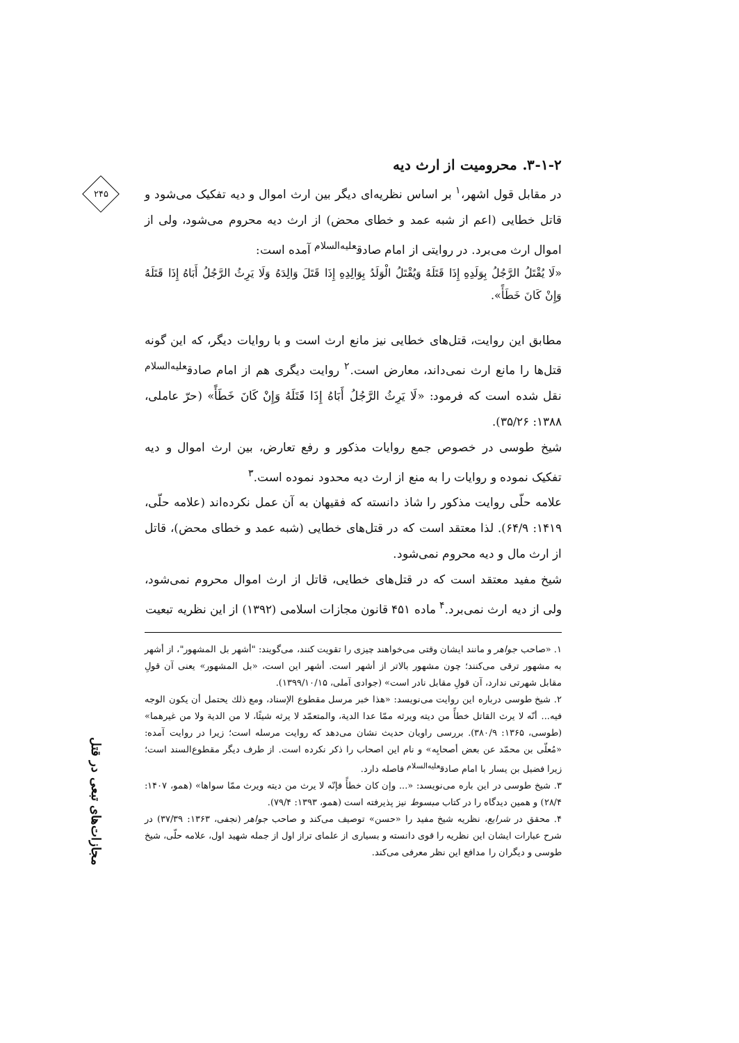۲۴۵
مجازات‌های تبعی در قتل
۳-۱-۲. محرومیت از ارث دیه
در مقابل قول اشهر،<sup>۱</sup> بر اساس نظریه‌ای دیگر بین ارث اموال و دیه تفکیک می‌شود و قاتل خطایی (اعم از شبه عمد و خطای محض) از ارث دیه محروم می‌شود، ولی از اموال ارث می‌برد. در روایتی از امام صادق<sup>علیه‌السلام</sup> آمده است:
«لَا یُقْتَلُ الرَّجُلُ بِوَلَدِهِ إِذَا قَتَلَهُ وَیُقْتَلُ الْوَلَدُ بِوَالِدِهِ إِذَا قَتَلَ وَالِدَهُ وَلَا یَرِثُ الرَّجُلُ أَبَاهُ إِذَا قَتَلَهُ وَإِنْ کَانَ خَطَأً».
مطابق این روایت، قتل‌های خطایی نیز مانع ارث است و با روایات دیگر، که این گونه قتل‌ها را مانع ارث نمی‌داند، معارض است.<sup>۲</sup> روایت دیگری هم از امام صادق<sup>علیه‌السلام</sup> نقل شده است که فرمود: «لَا یَرِثُ الرَّجُلُ أَبَاهُ إِذَا قَتَلَهُ وَإِنْ کَانَ خَطَأً» (حرّ عاملی، ۱۳۸۸: ۳۵/۲۶).
شیخ طوسی در خصوص جمع روایات مذکور و رفع تعارض، بین ارث اموال و دیه تفکیک نموده و روایات را به منع از ارث دیه محدود نموده است.<sup>۳</sup>
علامه حلّی روایت مذکور را شاذ دانسته که فقیهان به آن عمل نکرده‌اند (علامه حلّی، ۱۴۱۹: ۶۴/۹). لذا معتقد است که در قتل‌های خطایی (شبه عمد و خطای محض)، قاتل از ارث مال و دیه محروم نمی‌شود.
شیخ مفید معتقد است که در قتل‌های خطایی، قاتل از ارث اموال محروم نمی‌شود، ولی از دیه ارث نمی‌برد.<sup>۴</sup> ماده ۴۵۱ قانون مجازات اسلامی (۱۳۹۲) از این نظریه تبعیت
۱. «صاحب جواهر و مانند ایشان وقتی می‌خواهند چیزی را تقویت کنند، می‌گویند: "أشهر بل المشهور"، از أشهر به مشهور ترقی می‌کنند؛ چون مشهور بالاتر از أشهر است. أشهر این است، «بل المشهور» یعنی آن قولِ مقابل شهرتی ندارد، آن قولِ مقابل نادر است» (جوادی آملی، ۱۳۹۹/۱۰/۱۵).
۲. شیخ طوسی درباره این روایت می‌نویسد: «هذا خبر مرسل مقطوع الإسناد، ومع ذلك یحتمل أن یکون الوجه فیه... أنّه لا یرث القاتل خطأً من دیته ویرثه ممّا عدا الدیة، والمتعمّد لا یرثه شیئًا، لا من الدیة ولا من غیرهما» (طوسی، ۱۳۶۵: ۳۸۰/۹). بررسی راویان حدیث نشان می‌دهد که روایت مرسله است؛ زیرا در روایت آمده: «مُعلّی بن محمّد عن بعض أصحابِه» و نام این اصحاب را ذکر نکرده است. از طرف دیگر مقطوع‌السند است؛ زیرا فضیل بن یسار با امام صادق<sup>علیه‌السلام</sup> فاصله دارد.
۳. شیخ طوسی در این باره می‌نویسد: «... وإن کان خطأً فإنّه لا یرث من دیته ویرث ممّا سواها» (همو، ۱۴۰۷: ۲۸/۴) و همین دیدگاه را در کتاب مبسوط نیز پذیرفته است (همو، ۱۳۹۳: ۷۹/۴).
۴. محقق در شرایع، نظریه شیخ مفید را «حسن» توصیف می‌کند و صاحب جواهر (نجفی، ۱۳۶۳: ۳۷/۳۹) در شرح عبارات ایشان این نظریه را قوی دانسته و بسیاری از علمای تراز اول از جمله شهید اول، علامه حلّی، شیخ طوسی و دیگران را مدافع این نظر معرفی می‌کند.